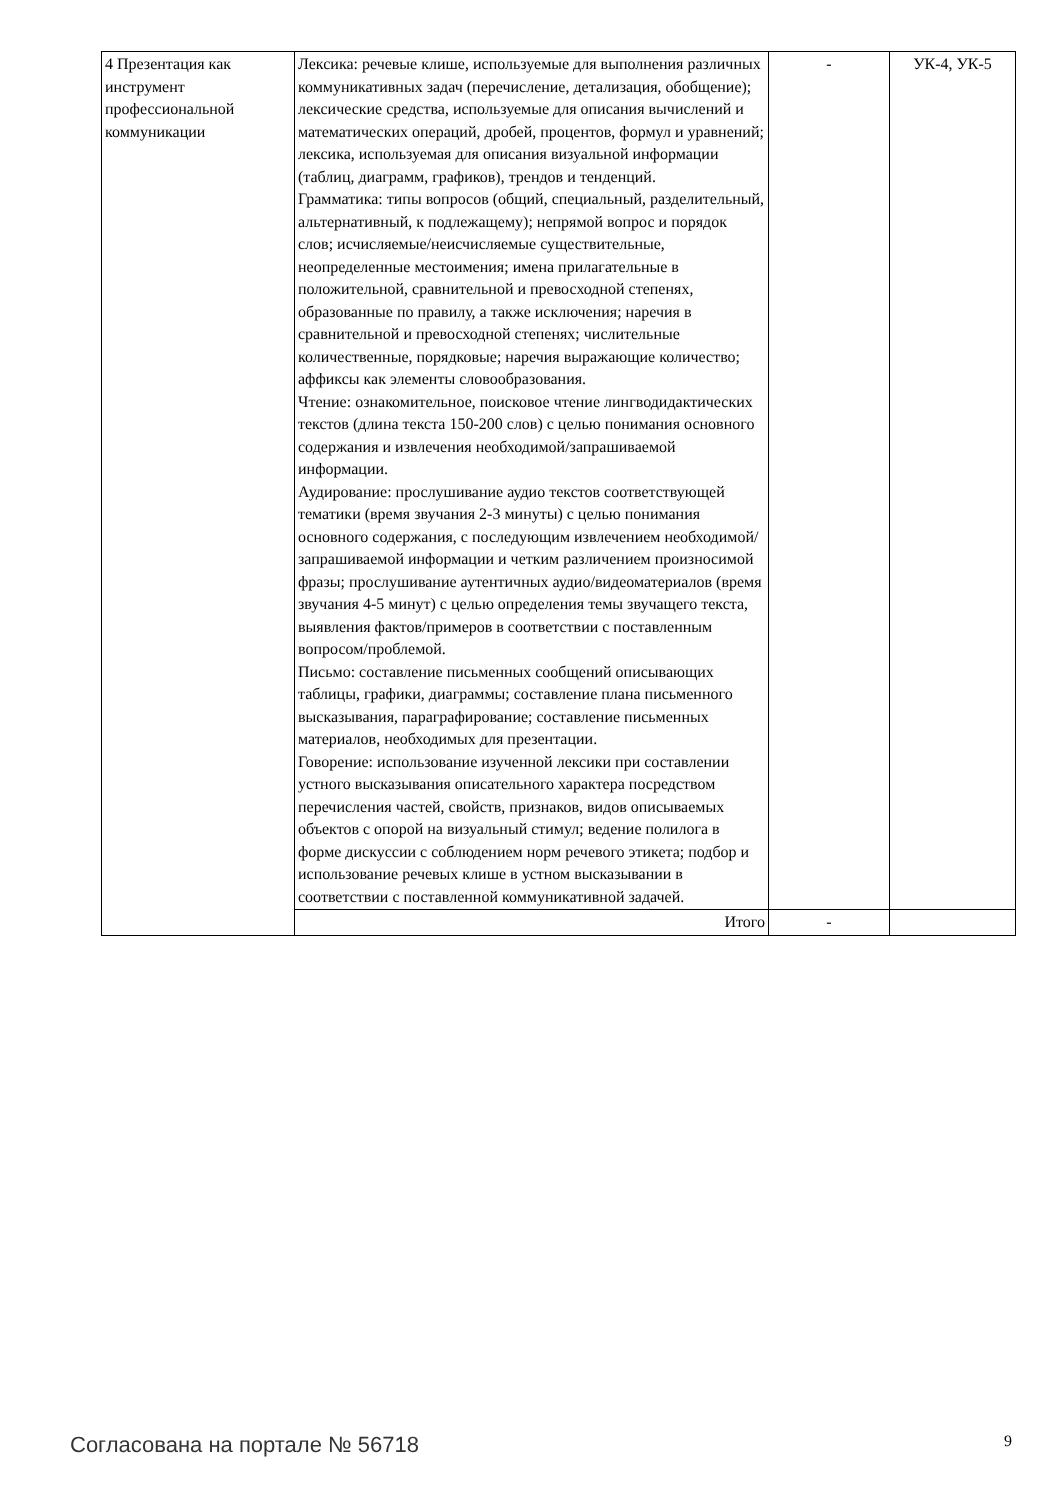| 4 Презентация как инструмент профессиональной коммуникации | Лексика: речевые клише, используемые для выполнения различных коммуникативных задач (перечисление, детализация, обобщение); лексические средства, используемые для описания вычислений и математических операций, дробей, процентов, формул и уравнений; лексика, используемая для описания визуальной информации (таблиц, диаграмм, графиков), трендов и тенденций. Грамматика: типы вопросов (общий, специальный, разделительный, альтернативный, к подлежащему); непрямой вопрос и порядок слов; исчисляемые/неисчисляемые существительные, неопределенные местоимения; имена прилагательные в положительной, сравнительной и превосходной степенях, образованные по правилу, а также исключения; наречия в сравнительной и превосходной степенях; числительные количественные, порядковые; наречия выражающие количество; аффиксы как элементы словообразования. Чтение: ознакомительное, поисковое чтение лингводидактических текстов (длина текста 150-200 слов) с целью понимания основного содержания и извлечения необходимой/запрашиваемой информации. Аудирование: прослушивание аудио текстов соответствующей тематики (время звучания 2-3 минуты) с целью понимания основного содержания, с последующим извлечением необходимой/запрашиваемой информации и четким различением произносимой фразы; прослушивание аутентичных аудио/видеоматериалов (время звучания 4-5 минут) с целью определения темы звучащего текста, выявления фактов/примеров в соответствии с поставленным вопросом/проблемой. Письмо: составление письменных сообщений описывающих таблицы, графики, диаграммы; составление плана письменного высказывания, параграфирование; составление письменных материалов, необходимых для презентации. Говорение: использование изученной лексики при составлении устного высказывания описательного характера посредством перечисления частей, свойств, признаков, видов описываемых объектов с опорой на визуальный стимул; ведение полилога в форме дискуссии с соблюдением норм речевого этикета; подбор и использование речевых клише в устном высказывании в соответствии с поставленной коммуникативной задачей. | - | УК-4, УК-5 |
| | Итого | - | |
Согласована на портале № 56718 9